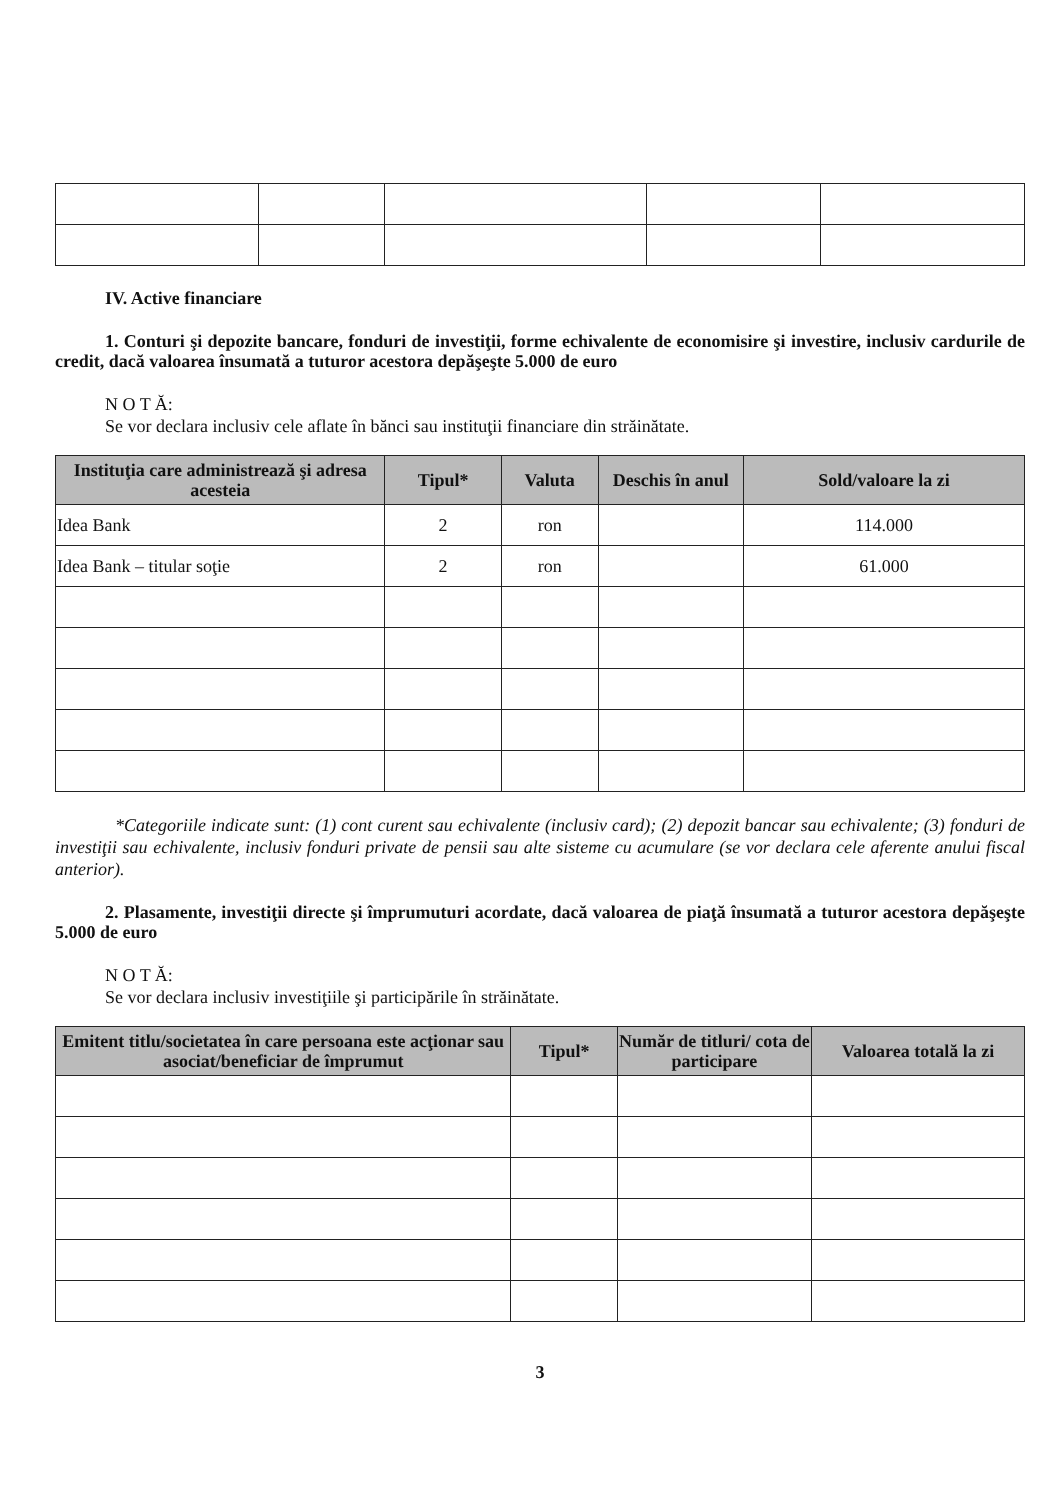IV. Active financiare
1. Conturi şi depozite bancare, fonduri de investiţii, forme echivalente de economisire şi investire, inclusiv cardurile de credit, dacă valoarea însumată a tuturor acestora depăşeşte 5.000 de euro
N O T Ă:
Se vor declara inclusiv cele aflate în bănci sau instituţii financiare din străinătate.
| Instituţia care administrează şi adresa acesteia | Tipul* | Valuta | Deschis în anul | Sold/valoare la zi |
| --- | --- | --- | --- | --- |
| Idea Bank | 2 | ron | | 114.000 |
| Idea Bank – titular soţie | 2 | ron | | 61.000 |
*Categoriile indicate sunt: (1) cont curent sau echivalente (inclusiv card); (2) depozit bancar sau echivalente; (3) fonduri de investiţii sau echivalente, inclusiv fonduri private de pensii sau alte sisteme cu acumulare (se vor declara cele aferente anului fiscal anterior).
2. Plasamente, investiţii directe şi împrumuturi acordate, dacă valoarea de piaţă însumată a tuturor acestora depăşeşte 5.000 de euro
N O T Ă:
Se vor declara inclusiv investiţiile şi participările în străinătate.
| Emitent titlu/societatea în care persoana este acţionar sau asociat/beneficiar de împrumut | Tipul* | Număr de titluri/ cota de participare | Valoarea totală la zi |
| --- | --- | --- | --- |
3